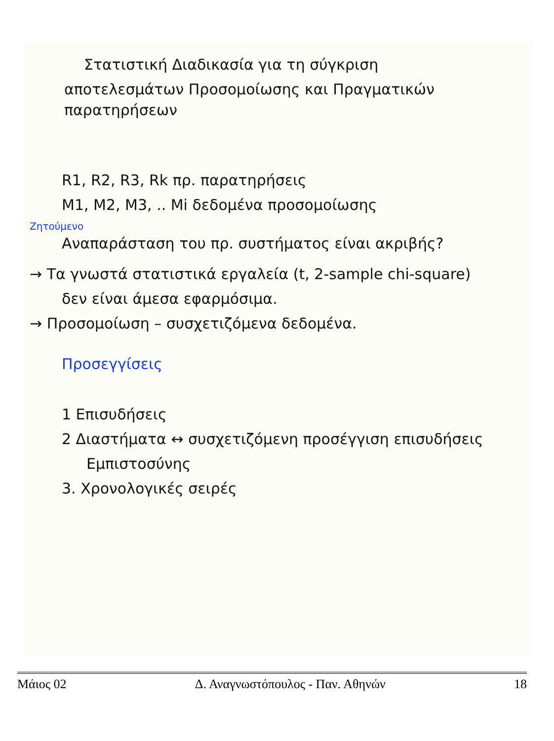Στατιστική Διαδικασία για τη σύγκριση
αποτελεσμάτων Προσομοίωσης και Πραγματικών παρατηρήσεων
R1, R2, R3, Rk πρ. παρατηρήσεις
M1, M2, M3, .. Mi δεδομένα προσομοίωσης
Ζητούμενο
Αναπαράσταση του πρ. συστήματος είναι ακριβής?
→ Τα γνωστά στατιστικά εργαλεία (t, 2-sample chi-square)
δεν είναι άμεσα εφαρμόσιμα.
→ Προσομοίωση – συσχετιζόμενα δεδομένα.
Προσεγγίσεις
1 Επισυδήσεις
2 Διαστήματα ↔ συσχετιζόμενη προσέγγιση επισυδήσεις
Εμπιστοσύνης
3. Χρονολογικές σειρές
Μάιος 02 Δ. Αναγνωστόπουλος - Παν. Αθηνών 18